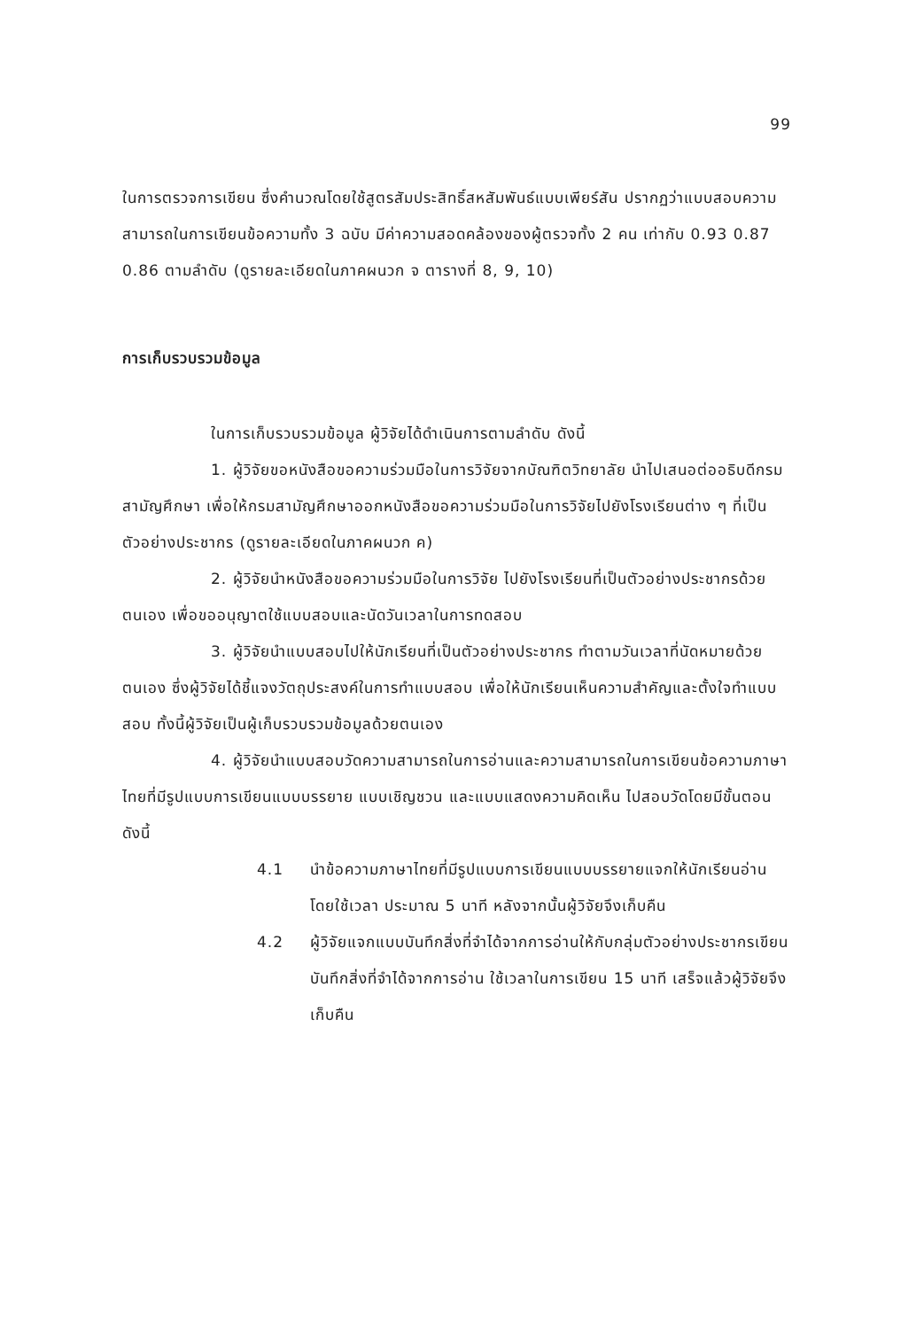99
ในการตรวจการเขียน ซึ่งคำนวณโดยใช้สูตรสัมประสิทธิ์สหสัมพันธ์แบบเพียร์สัน ปรากฏว่าแบบสอบความสามารถในการเขียนข้อความทั้ง 3 ฉบับ มีค่าความสอดคล้องของผู้ตรวจทั้ง 2 คน เท่ากับ 0.93 0.87 0.86 ตามลำดับ (ดูรายละเอียดในภาคผนวก จ ตารางที่ 8, 9, 10)
การเก็บรวบรวมข้อมูล
ในการเก็บรวบรวมข้อมูล ผู้วิจัยได้ดำเนินการตามลำดับ ดังนี้
1. ผู้วิจัยขอหนังสือขอความร่วมมือในการวิจัยจากบัณฑิตวิทยาลัย นำไปเสนอต่ออธิบดีกรมสามัญศึกษา เพื่อให้กรมสามัญศึกษาออกหนังสือขอความร่วมมือในการวิจัยไปยังโรงเรียนต่าง ๆ ที่เป็นตัวอย่างประชากร (ดูรายละเอียดในภาคผนวก ค)
2. ผู้วิจัยนำหนังสือขอความร่วมมือในการวิจัย ไปยังโรงเรียนที่เป็นตัวอย่างประชากรด้วยตนเอง เพื่อขออนุญาตใช้แบบสอบและนัดวันเวลาในการทดสอบ
3. ผู้วิจัยนำแบบสอบไปให้นักเรียนที่เป็นตัวอย่างประชากร ทำตามวันเวลาที่นัดหมายด้วยตนเอง ซึ่งผู้วิจัยได้ชี้แจงวัตถุประสงค์ในการทำแบบสอบ เพื่อให้นักเรียนเห็นความสำคัญและตั้งใจทำแบบสอบ ทั้งนี้ผู้วิจัยเป็นผู้เก็บรวบรวมข้อมูลด้วยตนเอง
4. ผู้วิจัยนำแบบสอบวัดความสามารถในการอ่านและความสามารถในการเขียนข้อความภาษาไทยที่มีรูปแบบการเขียนแบบบรรยาย แบบเชิญชวน และแบบแสดงความคิดเห็น ไปสอบวัดโดยมีขั้นตอนดังนี้
4.1 นำข้อความภาษาไทยที่มีรูปแบบการเขียนแบบบรรยายแจกให้นักเรียนอ่านโดยใช้เวลา ประมาณ 5 นาที หลังจากนั้นผู้วิจัยจึงเก็บคืน
4.2 ผู้วิจัยแจกแบบบันทึกสิ่งที่จำได้จากการอ่านให้กับกลุ่มตัวอย่างประชากรเขียนบันทึกสิ่งที่จำได้จากการอ่าน ใช้เวลาในการเขียน 15 นาที เสร็จแล้วผู้วิจัยจึงเก็บคืน